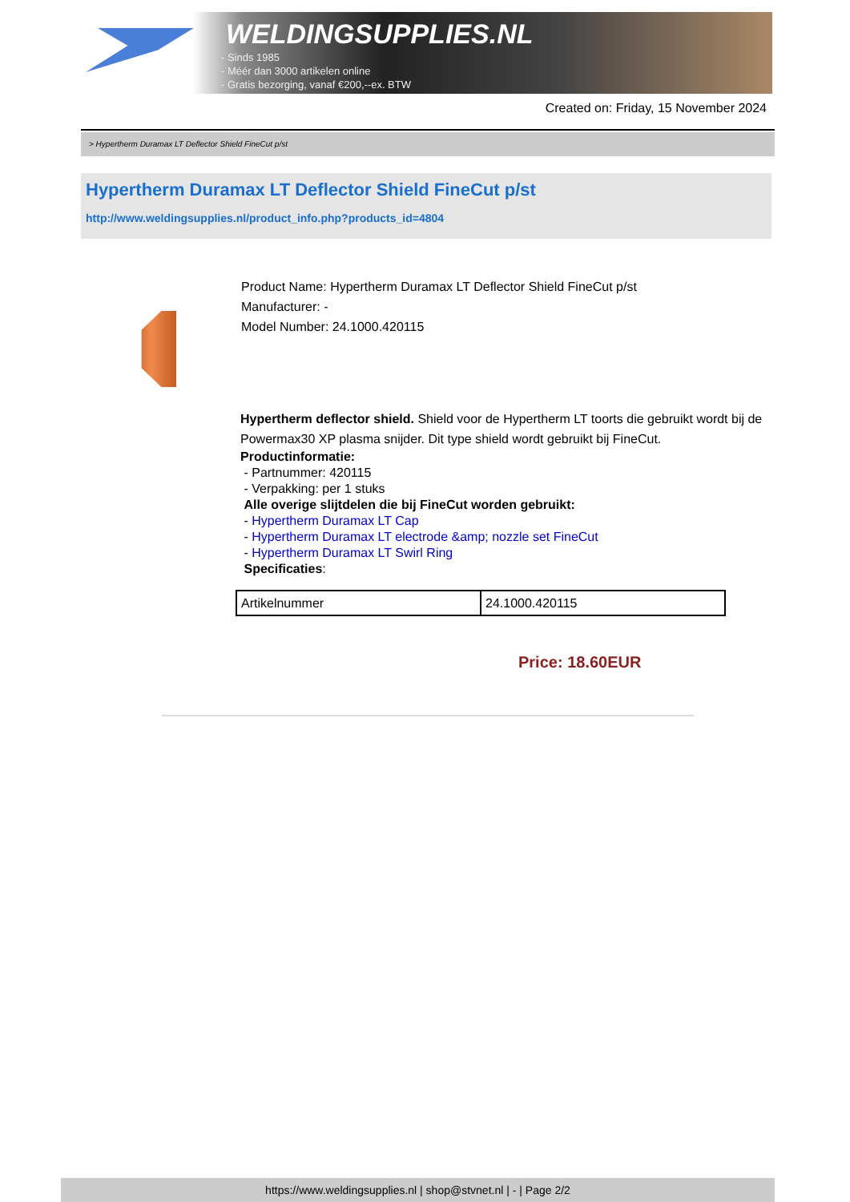WELDINGSUPPLIES.NL
- Sinds 1985
- Méér dan 3000 artikelen online
- Gratis bezorging, vanaf €200,--ex. BTW
Created on: Friday, 15 November 2024
> Hypertherm Duramax LT Deflector Shield FineCut p/st
Hypertherm Duramax LT Deflector Shield FineCut p/st
http://www.weldingsupplies.nl/product_info.php?products_id=4804
Product Name: Hypertherm Duramax LT Deflector Shield FineCut p/st
Manufacturer: -
Model Number: 24.1000.420115
Hypertherm deflector shield. Shield voor de Hypertherm LT toorts die gebruikt wordt bij de Powermax30 XP plasma snijder. Dit type shield wordt gebruikt bij FineCut.
Productinformatie:
- Partnummer: 420115
- Verpakking: per 1 stuks
Alle overige slijtdelen die bij FineCut worden gebruikt:
- Hypertherm Duramax LT Cap
- Hypertherm Duramax LT electrode &amp; nozzle set FineCut
- Hypertherm Duramax LT Swirl Ring
Specificaties:
| Artikelnummer | 24.1000.420115 |
Price: 18.60EUR
https://www.weldingsupplies.nl | shop@stvnet.nl | - | Page 2/2